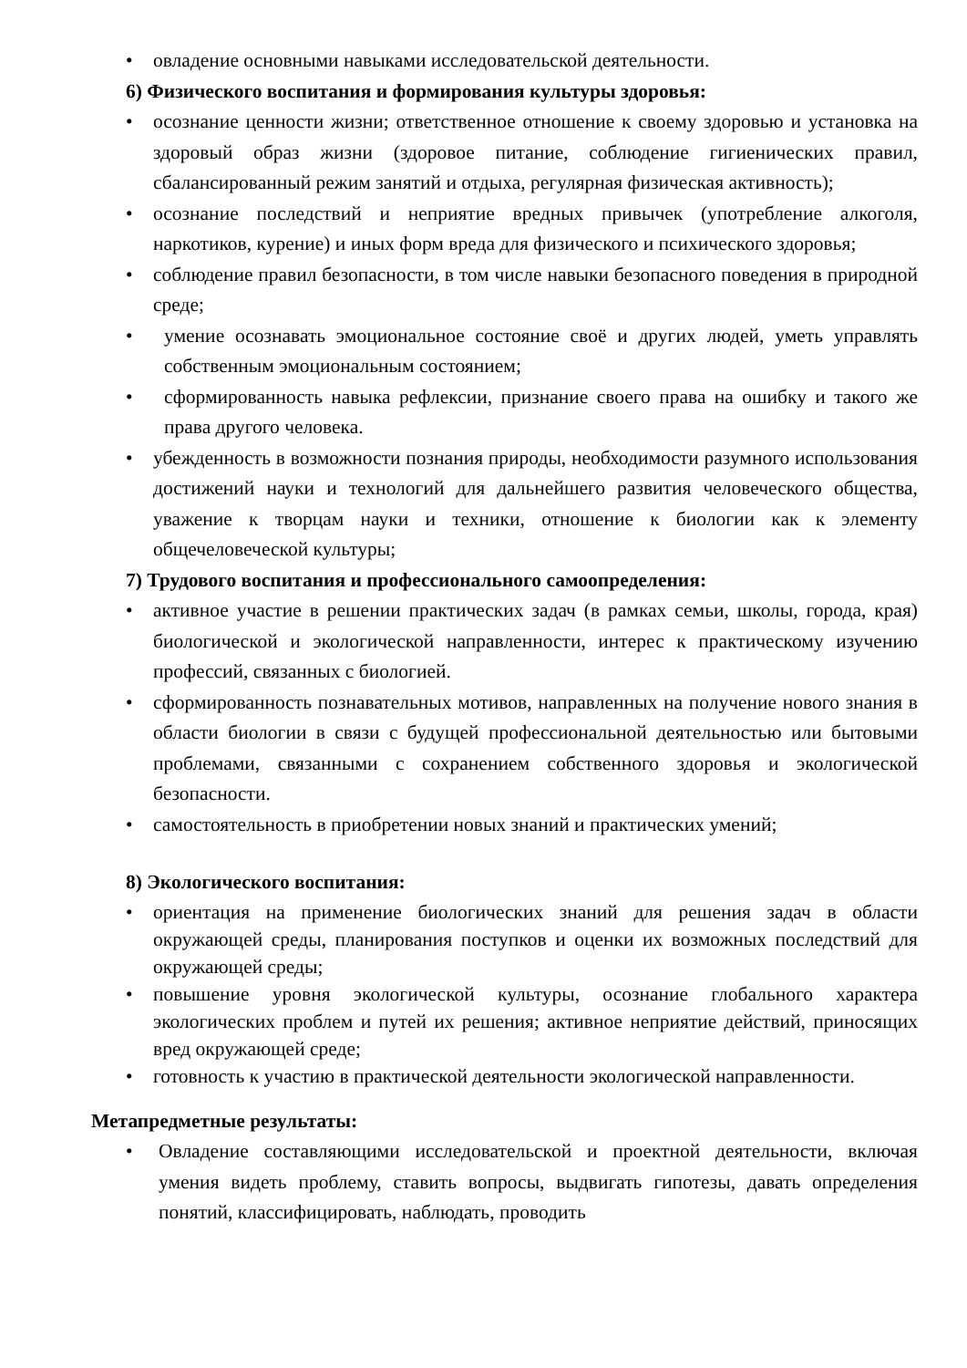• овладение основными навыками исследовательской деятельности.
6) Физического воспитания и формирования культуры здоровья:
• осознание ценности жизни; ответственное отношение к своему здоровью и установка на здоровый образ жизни (здоровое питание, соблюдение гигиенических правил, сбалансированный режим занятий и отдыха, регулярная физическая активность);
• осознание последствий и неприятие вредных привычек (употребление алкоголя, наркотиков, курение) и иных форм вреда для физического и психического здоровья;
• соблюдение правил безопасности, в том числе навыки безопасного поведения в природной среде;
• умение осознавать эмоциональное состояние своё и других людей, уметь управлять собственным эмоциональным состоянием;
• сформированность навыка рефлексии, признание своего права на ошибку и такого же права другого человека.
• убежденность в возможности познания природы, необходимости разумного использования достижений науки и технологий для дальнейшего развития человеческого общества, уважение к творцам науки и техники, отношение к биологии как к элементу общечеловеческой культуры;
7) Трудового воспитания и профессионального самоопределения:
• активное участие в решении практических задач (в рамках семьи, школы, города, края) биологической и экологической направленности, интерес к практическому изучению профессий, связанных с биологией.
• сформированность познавательных мотивов, направленных на получение нового знания в области биологии в связи с будущей профессиональной деятельностью или бытовыми проблемами, связанными с сохранением собственного здоровья и экологической безопасности.
• самостоятельность в приобретении новых знаний и практических умений;
8) Экологического воспитания:
• ориентация на применение биологических знаний для решения задач в области окружающей среды, планирования поступков и оценки их возможных последствий для окружающей среды;
• повышение уровня экологической культуры, осознание глобального характера экологических проблем и путей их решения; активное неприятие действий, приносящих вред окружающей среде;
• готовность к участию в практической деятельности экологической направленности.
Метапредметные результаты:
• Овладение составляющими исследовательской и проектной деятельности, включая умения видеть проблему, ставить вопросы, выдвигать гипотезы, давать определения понятий, классифицировать, наблюдать, проводить